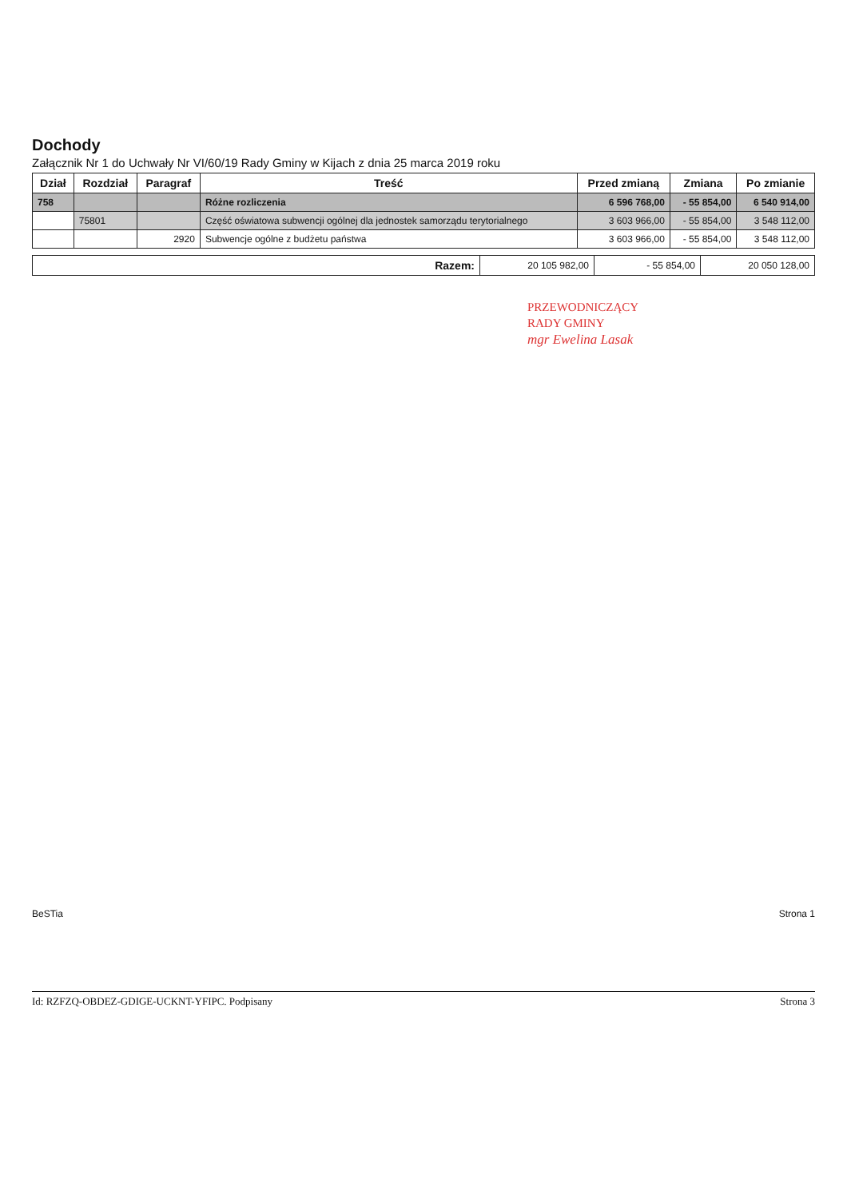Dochody
Załącznik Nr 1 do Uchwały Nr VI/60/19 Rady Gminy w Kijach z dnia 25 marca 2019 roku
| Dział | Rozdział | Paragraf | Treść | Przed zmianą | Zmiana | Po zmianie |
| --- | --- | --- | --- | --- | --- | --- |
| 758 | | | Różne rozliczenia | 6 596 768,00 | - 55 854,00 | 6 540 914,00 |
| | 75801 | | Część oświatowa subwencji ogólnej dla jednostek samorządu terytorialnego | 3 603 966,00 | - 55 854,00 | 3 548 112,00 |
| | | 2920 | Subwencje ogólne z budżetu państwa | 3 603 966,00 | - 55 854,00 | 3 548 112,00 |
| Razem: | 20 105 982,00 | - 55 854,00 | 20 050 128,00 |
PRZEWODNICZĄCY
RADY GMINY
mgr Ewelina Lasak
BeSTia Strona 1
Id: RZFZQ-OBDEZ-GDIGE-UCKNT-YFIPC. Podpisany Strona 3